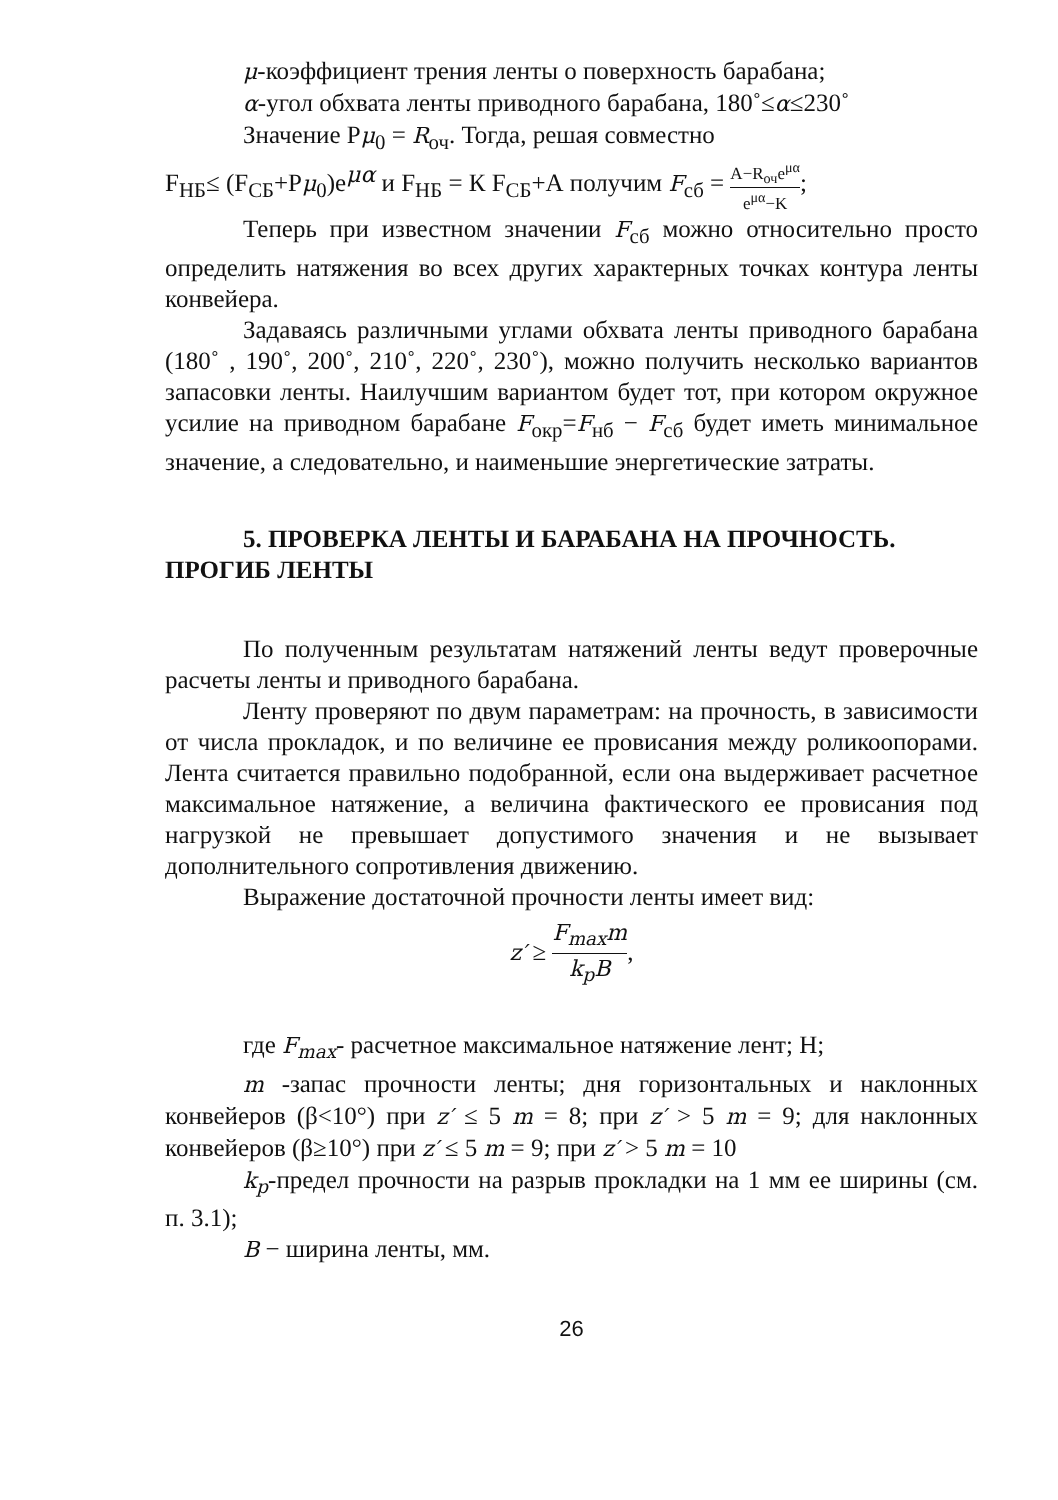μ-коэффициент трения ленты о поверхность барабана;
α-угол обхвата ленты приводного барабана, 180˚≤α≤230˚
Значение Рμ<sub>0</sub> = R<sub>оч</sub>. Тогда, решая совместно
F<sub>НБ</sub>≤ (F<sub>СБ</sub>+Рμ<sub>0</sub>)e<sup>μα</sup> и F<sub>НБ</sub> = К F<sub>СБ</sub>+А получим F<sub>сб</sub> = A−R<sub>оч</sub>e<sup>μα</sup> e<sup>μα</sup>−K;
Теперь при известном значении F<sub>сб</sub> можно относительно просто определить натяжения во всех других характерных точках контура ленты конвейера.
Задаваясь различными углами обхвата ленты приводного барабана (180˚ , 190˚, 200˚, 210˚, 220˚, 230˚), можно получить несколько вариантов запасовки ленты. Наилучшим вариантом будет тот, при котором окружное усилие на приводном барабане F<sub>окр</sub>=F<sub>нб</sub> − F<sub>сб</sub> будет иметь минимальное значение, а следовательно, и наименьшие энергетические затраты.
5. ПРОВЕРКА ЛЕНТЫ И БАРАБАНА НА ПРОЧНОСТЬ.
ПРОГИБ ЛЕНТЫ
По полученным результатам натяжений ленты ведут проверочные расчеты ленты и приводного барабана.
Ленту проверяют по двум параметрам: на прочность, в зависимости от числа прокладок, и по величине ее провисания между роликоопорами. Лента считается правильно подобранной, если она выдерживает расчетное максимальное натяжение, а величина фактического ее провисания под нагрузкой не превышает допустимого значения и не вызывает дополнительного сопротивления движению.
Выражение достаточной прочности ленты имеет вид:
z′ ≥ F<sub>max</sub>m k<sub>p</sub>B,
где F<sub>max</sub>- расчетное максимальное натяжение лент; Н;
m -запас прочности ленты; дня горизонтальных и наклонных конвейеров (β<10°) при z′ ≤ 5 m = 8; при z′ > 5 m = 9; для наклонных конвейеров (β≥10°) при z′ ≤ 5 m = 9; при z′ > 5 m = 10
k<sub>p</sub>-предел прочности на разрыв прокладки на 1 мм ее ширины (см. п. 3.1);
B − ширина ленты, мм.
26